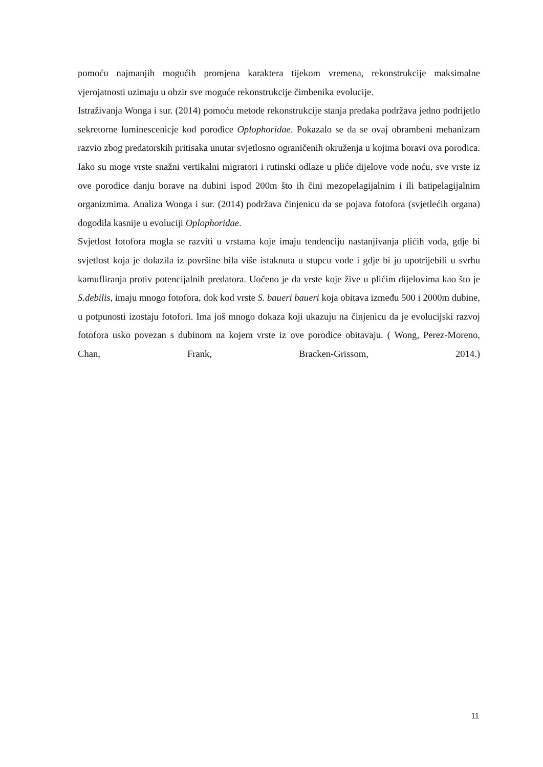pomoću najmanjih mogućih promjena karaktera tijekom vremena, rekonstrukcije maksimalne vjerojatnosti uzimaju u obzir sve moguće rekonstrukcije čimbenika evolucije.
Istraživanja Wonga i sur. (2014) pomoću metode rekonstrukcije stanja predaka podržava jedno podrijetlo sekretorne luminescenicje kod porodice Oplophoridae. Pokazalo se da se ovaj obrambeni mehanizam razvio zbog predatorskih pritisaka unutar svjetlosno ograničenih okruženja u kojima boravi ova porodica. Iako su moge vrste snažni vertikalni migratori i rutinski odlaze u pliće dijelove vode noću, sve vrste iz ove porodice danju borave na dubini ispod 200m što ih čini mezopelagijalnim i ili batipelagijalnim organizmima. Analiza Wonga i sur. (2014) podržava činjenicu da se pojava fotofora (svjetlećih organa) dogodila kasnije u evoluciji Oplophoridae.
Svjetlost fotofora mogla se razviti u vrstama koje imaju tendenciju nastanjivanja plićih voda, gdje bi svjetlost koja je dolazila iz površine bila više istaknuta u stupcu vode i gdje bi ju upotrijebili u svrhu kamufliranja protiv potencijalnih predatora. Uočeno je da vrste koje žive u plićim dijelovima kao što je S.debilis, imaju mnogo fotofora, dok kod vrste S. baueri baueri koja obitava između 500 i 2000m dubine, u potpunosti izostaju fotofori. Ima još mnogo dokaza koji ukazuju na činjenicu da je evolucijski razvoj fotofora usko povezan s dubinom na kojem vrste iz ove porodice obitavaju. ( Wong, Perez-Moreno, Chan, Frank, Bracken-Grissom, 2014.)
11